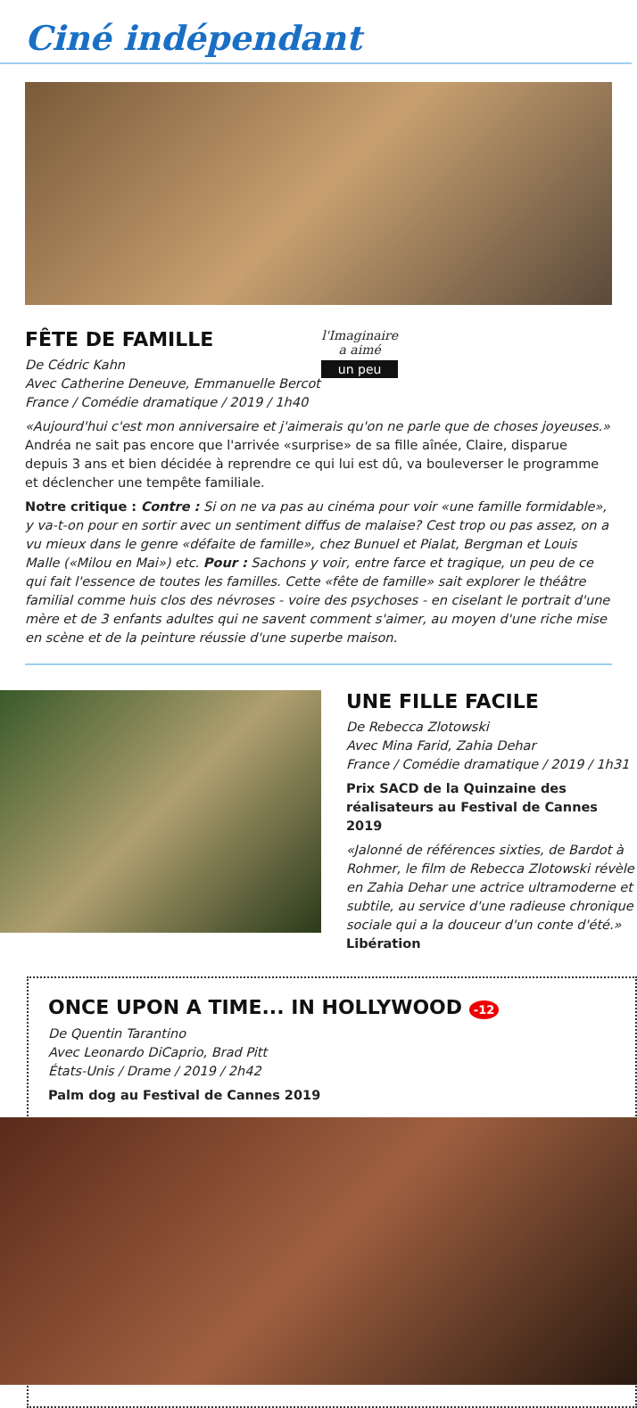Ciné indépendant
FÊTE DE FAMILLE
De Cédric Kahn
Avec Catherine Deneuve, Emmanuelle Bercot
France / Comédie dramatique / 2019 / 1h40
l'Imaginaire
a aimé
un peu
«Aujourd'hui c'est mon anniversaire et j'aimerais qu'on ne parle que de choses joyeuses.» Andréa ne sait pas encore que l'arrivée «surprise» de sa fille aînée, Claire, disparue depuis 3 ans et bien décidée à reprendre ce qui lui est dû, va bouleverser le programme et déclencher une tempête familiale.
Notre critique : Contre : Si on ne va pas au cinéma pour voir «une famille formidable», y va-t-on pour en sortir avec un sentiment diffus de malaise? Cest trop ou pas assez, on a vu mieux dans le genre «défaite de famille», chez Bunuel et Pialat, Bergman et Louis Malle («Milou en Mai») etc. Pour : Sachons y voir, entre farce et tragique, un peu de ce qui fait l'essence de toutes les familles. Cette «fête de famille» sait explorer le théâtre familial comme huis clos des névroses - voire des psychoses - en ciselant le portrait d'une mère et de 3 enfants adultes qui ne savent comment s'aimer, au moyen d'une riche mise en scène et de la peinture réussie d'une superbe maison.
UNE FILLE FACILE
De Rebecca Zlotowski
Avec Mina Farid, Zahia Dehar
France / Comédie dramatique / 2019 / 1h31
Prix SACD de la Quinzaine des réalisateurs au Festival de Cannes 2019
«Jalonné de références sixties, de Bardot à Rohmer, le film de Rebecca Zlotowski révèle en Zahia Dehar une actrice ultramoderne et subtile, au service d'une radieuse chronique sociale qui a la douceur d'un conte d'été.» Libération
ONCE UPON A TIME... IN HOLLYWOOD -12
De Quentin Tarantino
Avec Leonardo DiCaprio, Brad Pitt
États-Unis / Drame / 2019 / 2h42
Palm dog au Festival de Cannes 2019